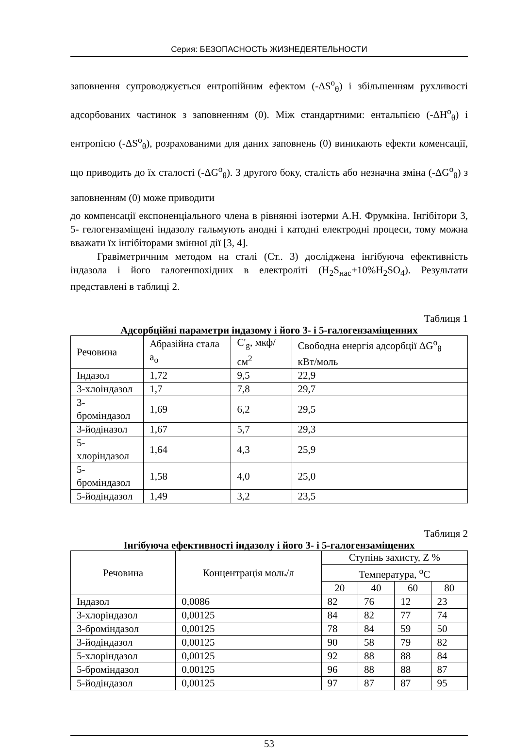Серия: БЕЗОПАСНОСТЬ ЖИЗНЕДЕЯТЕЛЬНОСТИ
заповнення супроводжується ентропійним ефектом (-ΔS<sup>o</sup><sub>θ</sub>) і збільшенням рухливості адсорбованих частинок з заповненням (0). Між стандартними: ентальпією (-ΔH<sup>o</sup><sub>θ</sub>) і ентропією (-ΔS<sup>o</sup><sub>θ</sub>), розрахованими для даних заповнень (0) виникають ефекти коменсації, що приводить до їх сталості (-ΔG<sup>o</sup><sub>θ</sub>). З другого боку, сталість або незначна зміна (-ΔG<sup>o</sup><sub>θ</sub>) з заповненням (0) може приводити
до компенсації експоненціального члена в рівнянні ізотерми А.Н. Фрумкіна. Інгібітори 3, 5- гелогензаміщені індазолу гальмують анодні і катодні електродні процеси, тому можна вважати їх інгібіторами змінної дії [3, 4].
Гравіметричним методом на сталі (Ст.. 3) досліджена інгібуюча ефективність індазола і його галогенпохідних в електроліті (H<sub>2</sub>S<sub>нас</sub>+10%H<sub>2</sub>SO<sub>4</sub>). Результати представлені в таблиці 2.
Таблиця 1
Адсорбційні параметри індазому і його 3- і 5-галогензаміщенних
| Речовина | Абразійна стала a<sub>o</sub> | C'<sub>g</sub>, мкф/см<sup>2</sup> | Свободна енергія адсорбції ΔG<sup>o</sup><sub>θ</sub> кВт/моль |
| --- | --- | --- | --- |
| Індазол | 1,72 | 9,5 | 22,9 |
| 3-хлоіндазол | 1,7 | 7,8 | 29,7 |
| 3-броміндазол | 1,69 | 6,2 | 29,5 |
| 3-йодіназол | 1,67 | 5,7 | 29,3 |
| 5-хлоріндазол | 1,64 | 4,3 | 25,9 |
| 5-броміндазол | 1,58 | 4,0 | 25,0 |
| 5-йодіндазол | 1,49 | 3,2 | 23,5 |
Таблиця 2
Інгібуюча ефективності індазолу і його 3- і 5-галогензаміщених
| Речовина | Концентрація моль/л | Ступінь захисту, Z % | | | |
| --- | --- | --- | --- | --- | --- |
| | | Температура, <sup>o</sup>C | | | |
| | | 20 | 40 | 60 | 80 |
| Індазол | 0,0086 | 82 | 76 | 12 | 23 |
| 3-хлоріндазол | 0,00125 | 84 | 82 | 77 | 74 |
| 3-броміндазол | 0,00125 | 78 | 84 | 59 | 50 |
| 3-йодіндазол | 0,00125 | 90 | 58 | 79 | 82 |
| 5-хлоріндазол | 0,00125 | 92 | 88 | 88 | 84 |
| 5-броміндазол | 0,00125 | 96 | 88 | 88 | 87 |
| 5-йодіндазол | 0,00125 | 97 | 87 | 87 | 95 |
53